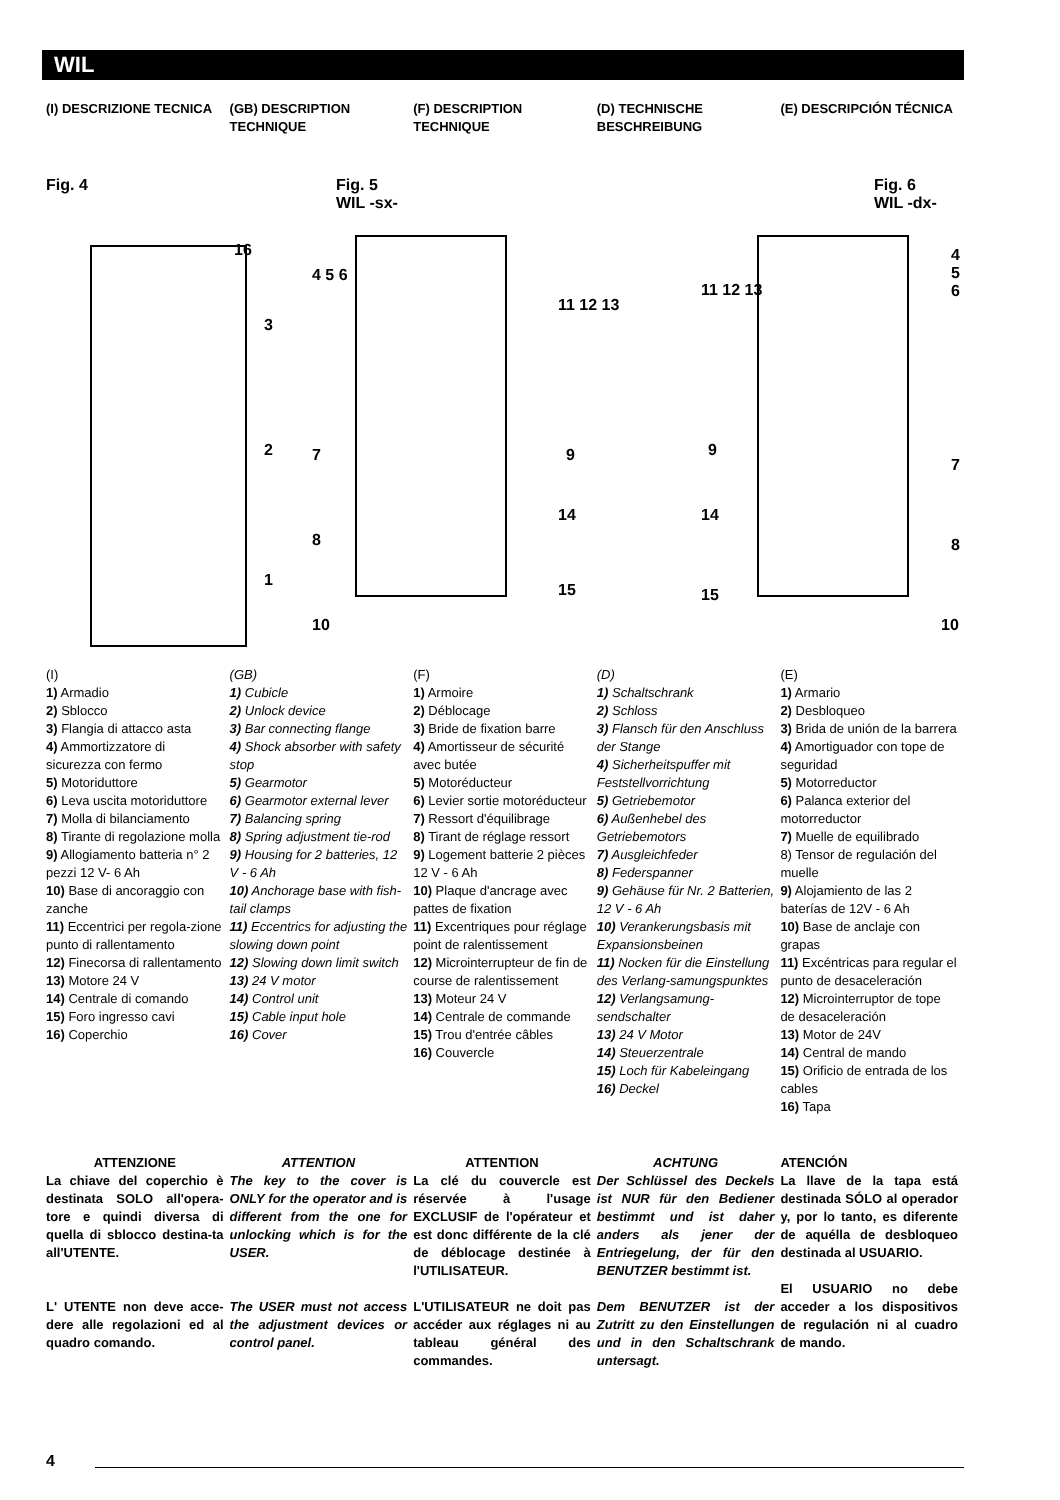WIL
(I) DESCRIZIONE TECNICA (GB) DESCRIPTION TECHNIQUE
(F) DESCRIPTION TECHNIQUE
(D) TECHNISCHE BESCHREIBUNG
(E) DESCRIPCIÓN TÉCNICA
Fig. 4
Fig. 5
WIL -sx-
Fig. 6
WIL -dx-
16
3
2
1
4 5 6
7
8
10
11 12 13
9
14
15
11 12 13
9
14
15
4 5 6
7
8
10
(I)
1) Armadio
2) Sblocco
3) Flangia di attacco asta
4) Ammortizzatore di sicurezza con fermo
5) Motoriduttore
6) Leva uscita motoriduttore
7) Molla di bilanciamento
8) Tirante di regolazione molla
9) Allogiamento batteria n° 2 pezzi 12 V- 6 Ah
10) Base di ancoraggio con zanche
11) Eccentrici per regola-zione punto di rallentamento
12) Finecorsa di rallentamento
13) Motore 24 V
14) Centrale di comando
15) Foro ingresso cavi
16) Coperchio
(GB)
1) Cubicle
2) Unlock device
3) Bar connecting flange
4) Shock absorber with safety stop
5) Gearmotor
6) Gearmotor external lever
7) Balancing spring
8) Spring adjustment tie-rod
9) Housing for 2 batteries, 12 V - 6 Ah
10) Anchorage base with fish-tail clamps
11) Eccentrics for adjusting the slowing down point
12) Slowing down limit switch
13) 24 V motor
14) Control unit
15) Cable input hole
16) Cover
(F)
1) Armoire
2) Déblocage
3) Bride de fixation barre
4) Amortisseur de sécurité avec butée
5) Motoréducteur
6) Levier sortie motoréducteur
7) Ressort d'équilibrage
8) Tirant de réglage ressort
9) Logement batterie 2 pièces 12 V - 6 Ah
10) Plaque d'ancrage avec pattes de fixation
11) Excentriques pour réglage point de ralentissement
12) Microinterrupteur de fin de course de ralentissement
13) Moteur 24 V
14) Centrale de commande
15) Trou d'entrée câbles
16) Couvercle
(D)
1) Schaltschrank
2) Schloss
3) Flansch für den Anschluss der Stange
4) Sicherheitspuffer mit Feststellvorrichtung
5) Getriebemotor
6) Außenhebel des Getriebemotors
7) Ausgleichfeder
8) Federspanner
9) Gehäuse für Nr. 2 Batterien, 12 V - 6 Ah
10) Verankerungsbasis mit Expansionsbeinen
11) Nocken für die Einstellung des Verlang-samungspunktes
12) Verlangsamung-sendschalter
13) 24 V Motor
14) Steuerzentrale
15) Loch für Kabeleingang
16) Deckel
(E)
1) Armario
2) Desbloqueo
3) Brida de unión de la barrera
4) Amortiguador con tope de seguridad
5) Motorreductor
6) Palanca exterior del motorreductor
7) Muelle de equilibrado
8) Tensor de regulación del muelle
9) Alojamiento de las 2 baterías de 12V - 6 Ah
10) Base de anclaje con grapas
11) Excéntricas para regular el punto de desaceleración
12) Microinterruptor de tope de desaceleración
13) Motor de 24V
14) Central de mando
15) Orificio de entrada de los cables
16) Tapa
ATTENZIONE
La chiave del coperchio è destinata SOLO all'opera-tore e quindi diversa di quella di sblocco destina-ta all'UTENTE.
L' UTENTE non deve acce-dere alle regolazioni ed al quadro comando.
ATTENTION
The key to the cover is ONLY for the operator and is different from the one for unlocking which is for the USER.
The USER must not access the adjustment devices or control panel.
ATTENTION
La clé du couvercle est réservée à l'usage EXCLUSIF de l'opérateur et est donc différente de la clé de déblocage destinée à l'UTILISATEUR.
L'UTILISATEUR ne doit pas accéder aux réglages ni au tableau général des commandes.
ACHTUNG
Der Schlüssel des Deckels ist NUR für den Bediener bestimmt und ist daher anders als jener der Entriegelung, der für den BENUTZER bestimmt ist.
Dem BENUTZER ist der Zutritt zu den Einstellungen und in den Schaltschrank untersagt.
ATENCIÓN
La llave de la tapa está destinada SÓLO al operador y, por lo tanto, es diferente de aquélla de desbloqueo destinada al USUARIO.
El USUARIO no debe acceder a los dispositivos de regulación ni al cuadro de mando.
4